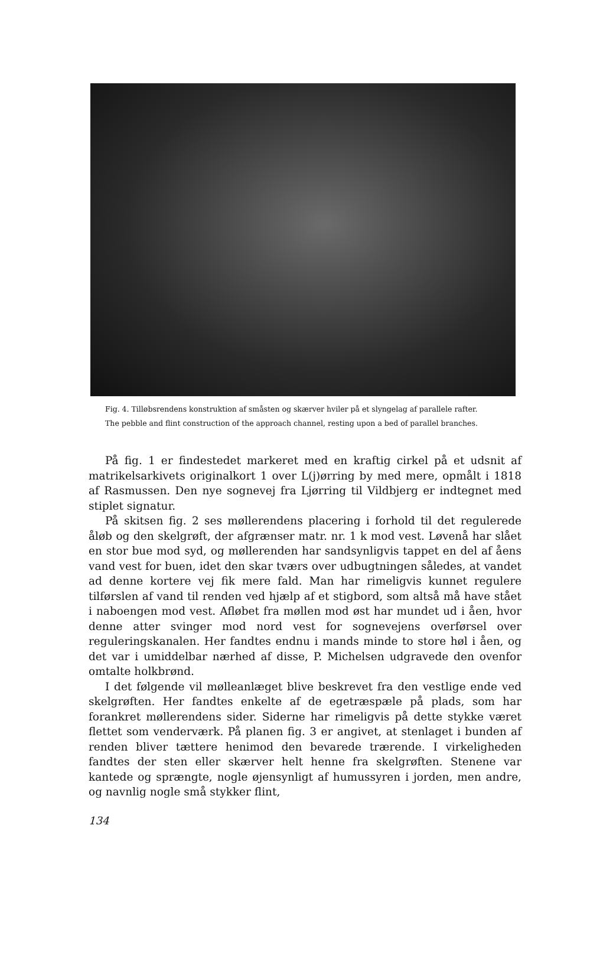Fig. 4. Tilløbsrendens konstruktion af småsten og skærver hviler på et slyngelag af parallele rafter.
The pebble and flint construction of the approach channel, resting upon a bed of parallel branches.
På fig. 1 er findestedet markeret med en kraftig cirkel på et udsnit af matrikelsarkivets originalkort 1 over L(j)ørring by med mere, opmålt i 1818 af Rasmussen. Den nye sognevej fra Ljørring til Vildbjerg er indtegnet med stiplet signatur.
På skitsen fig. 2 ses møllerendens placering i forhold til det regulerede åløb og den skelgrøft, der afgrænser matr. nr. 1 k mod vest. Løvenå har slået en stor bue mod syd, og møllerenden har sandsynligvis tappet en del af åens vand vest for buen, idet den skar tværs over udbugtningen således, at vandet ad denne kortere vej fik mere fald. Man har rimeligvis kunnet regulere tilførslen af vand til renden ved hjælp af et stigbord, som altså må have stået i naboengen mod vest. Afløbet fra møllen mod øst har mundet ud i åen, hvor denne atter svinger mod nord vest for sognevejens overførsel over reguleringskanalen. Her fandtes endnu i mands minde to store høl i åen, og det var i umiddelbar nærhed af disse, P. Michelsen udgravede den ovenfor omtalte holkbrønd.
I det følgende vil mølleanlæget blive beskrevet fra den vestlige ende ved skelgrøften. Her fandtes enkelte af de egetræspæle på plads, som har forankret møllerendens sider. Siderne har rimeligvis på dette stykke været flettet som venderværk. På planen fig. 3 er angivet, at stenlaget i bunden af renden bliver tættere henimod den bevarede trærende. I virkeligheden fandtes der sten eller skærver helt henne fra skelgrøften. Stenene var kantede og sprængte, nogle øjensynligt af humussyren i jorden, men andre, og navnlig nogle små stykker flint,
134